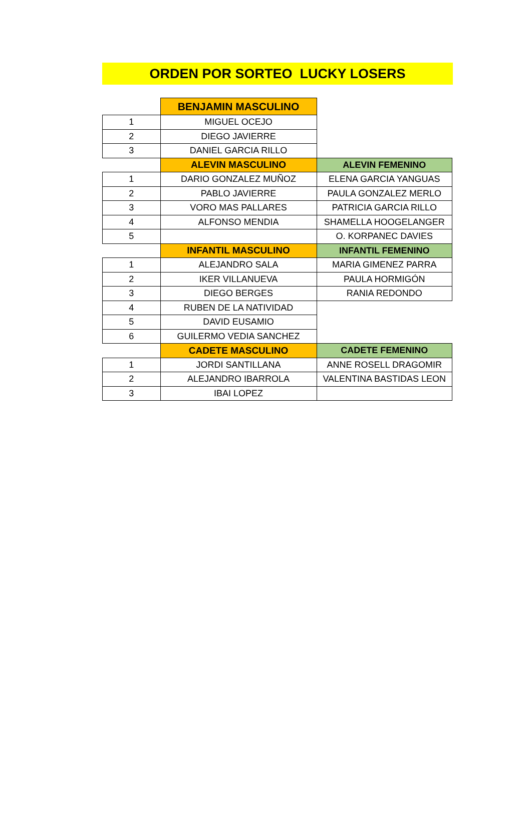ORDEN POR SORTEO LUCKY LOSERS
| | BENJAMIN MASCULINO | |
| 1 | MIGUEL OCEJO | |
| 2 | DIEGO JAVIERRE | |
| 3 | DANIEL GARCIA RILLO | |
| | ALEVIN MASCULINO | ALEVIN FEMENINO |
| 1 | DARIO GONZALEZ MUÑOZ | ELENA GARCIA YANGUAS |
| 2 | PABLO JAVIERRE | PAULA GONZALEZ MERLO |
| 3 | VORO MAS PALLARES | PATRICIA GARCIA RILLO |
| 4 | ALFONSO MENDIA | SHAMELLA HOOGELANGER |
| 5 | | O. KORPANEC DAVIES |
| | INFANTIL MASCULINO | INFANTIL FEMENINO |
| 1 | ALEJANDRO SALA | MARIA GIMENEZ PARRA |
| 2 | IKER VILLANUEVA | PAULA HORMIGÓN |
| 3 | DIEGO BERGES | RANIA REDONDO |
| 4 | RUBEN DE LA NATIVIDAD | |
| 5 | DAVID EUSAMIO | |
| 6 | GUILERMO VEDIA SANCHEZ | |
| | CADETE MASCULINO | CADETE FEMENINO |
| 1 | JORDI SANTILLANA | ANNE ROSELL DRAGOMIR |
| 2 | ALEJANDRO IBARROLA | VALENTINA BASTIDAS LEON |
| 3 | IBAI LOPEZ | |